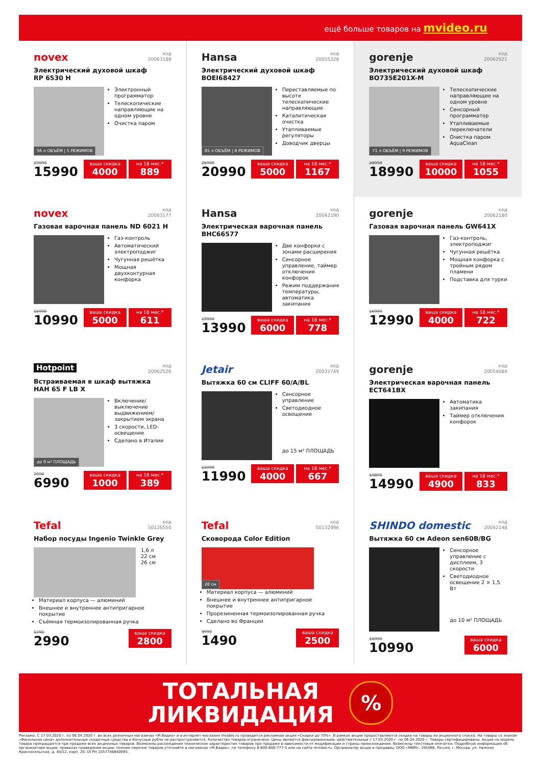ещё больше товаров на mvideo.ru
novex
код
20063188
Электрический духовой шкаф
RP 6530 H
56 л ОБЪЁМ | 5 РЕЖИМОВ
Электронный программатор
Телескопические направляющие на одном уровне
Очистка паром
19990
15990
ваша скидка
4000
на 18 мес.*
889
Hansa
код
20055328
Электрический духовой шкаф
BOEI68427
65 л ОБЪЁМ | 8 РЕЖИМОВ
Переставляемые по высоте телескопические направляющие
Каталитическая очистка
Утапливаемые регуляторы
Доводчик дверцы
25990
20990
ваша скидка
5000
на 18 мес.*
1167
gorenje
код
20062921
Электрический духовой шкаф
BO735E201X-M
71 л ОБЪЁМ | 9 РЕЖИМОВ
Телескопические направляющие на одном уровне
Сенсорный программатор
Утапливаемые переключатели
Очистка паром AquaClean
28990
18990
ваша скидка
10000
на 18 мес.*
1055
novex
код
20063177
Газовая варочная панель ND 6021 H
Газ-контроль
Автоматический электроподжиг
Чугунная решётка
Мощная двухконтурная конфорка
15990
10990
ваша скидка
5000
на 18 мес.*
611
Hansa
код
20042190
Электрическая варочная панель
BHC66577
Две конфорки с зонами расширения
Сенсорное управление, таймер отключения конфорок
Режим поддержания температуры, автоматика закипания
19990
13990
ваша скидка
6000
на 18 мес.*
778
gorenje
код
20062180
Газовая варочная панель GW641X
Газ-контроль, электроподжиг
Чугунная решётка
Мощная конфорка с тройным рядом пламени
Подставка для турки
16990
12990
ваша скидка
4000
на 18 мес.*
722
Hotpoint
код
20062526
Встраиваемая в шкаф вытяжка
HAH 65 F LB X
до 9 м² ПЛОЩАДЬ
Включение/выключение выдвижением/закрытием экрана
3 скорости, LED-освещение
Сделано в Италии
7990
6990
ваша скидка
1000
на 18 мес.*
389
Jetair
код
20031749
Вытяжка 60 см CLIFF 60/A/BL
Сенсорное управление
Светодиодное освещение
до 15 м² ПЛОЩАДЬ
15990
11990
ваша скидка
4000
на 18 мес.*
667
gorenje
код
20054684
Электрическая варочная панель
ECT641BX
Автоматика закипания
Таймер отключения конфорок
19890
14990
ваша скидка
4900
на 18 мес.*
833
Tefal
код
50126550
Набор посуды Ingenio Twinkle Grey
1,6 л
22 см
26 см
Материал корпуса — алюминий
Внешнее и внутреннее антипригарное покрытие
Съёмная термоизолированная ручка
5790
2990
ваша скидка
2800
Tefal
код
50132996
Сковорода Color Edition
28 см
Материал корпуса — алюминий
Внешнее и внутреннее антипригарное покрытие
Прорезиненная термоизолированная ручка
Сделано во Франции
3990
1490
ваша скидка
2500
SHINDO domestic
код
20042148
Вытяжка 60 см Adeon sen60B/BG
Сенсорное управление с дисплеем, 3 скорости
Светодиодное освещение 2 × 1,5 Вт
до 10 м² ПЛОЩАДЬ
16990
10990
ваша скидка
6000
ТОТАЛЬНАЯ
ЛИКВИДАЦИЯ
%
Реклама. С 17.03.2020 г. по 06.04.2020 г. во всех розничных магазинах «М.Видео» и в интернет-магазине mvideo.ru проводится рекламная акция «Скидки до 70%». В рамках акции предоставляются скидки на товары из акционного списка. На товары со знаком «Финальная цена» дополнительные скидочные средства и Бонусные рубли не распространяются. Количество товаров ограничено. Цены являются фиксированными, действительные с 17.03.2020 г. по 06.04.2020 г. Товары сертифицированы. Акция на модель товара прекращается при продаже всех акционных товаров. Возможны расхождения технических характеристик товаров при продаже в зависимости от модификации и страны происхождения. Возможны текстовые опечатки. Подробную информацию об организаторе акции, правилах проведения акции, полном перечне товаров уточняйте в магазинах «М.Видео», по телефону 8-800-600-777-5 или на сайте mvideo.ru. Организатор акции и продавец: ООО «МВМ», 105066, Россия, г. Москва, ул. Нижняя Красносельская, д. 40/12, корп. 20; ОГРН 1057746840095.